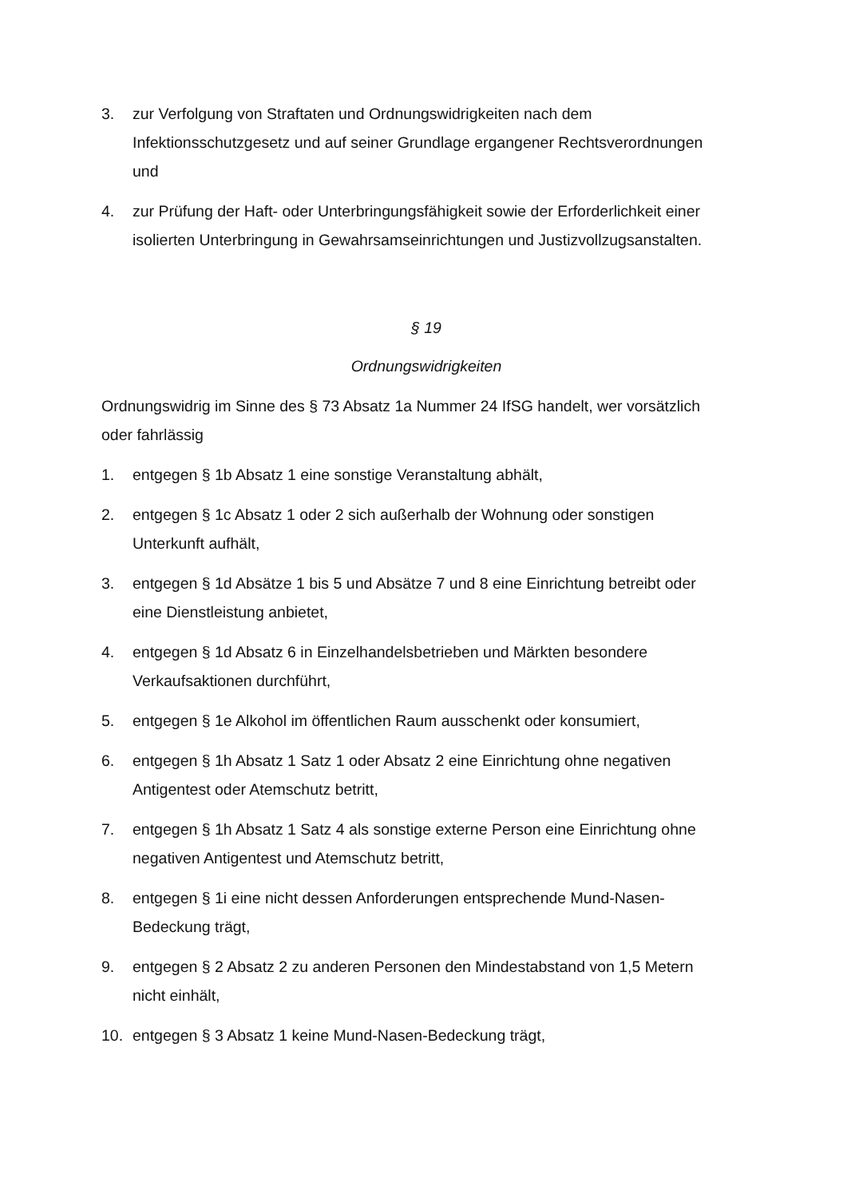3. zur Verfolgung von Straftaten und Ordnungswidrigkeiten nach dem Infektionsschutzgesetz und auf seiner Grundlage ergangener Rechtsverordnungen und
4. zur Prüfung der Haft- oder Unterbringungsfähigkeit sowie der Erforderlichkeit einer isolierten Unterbringung in Gewahrsamseinrichtungen und Justizvollzugsanstalten.
§ 19
Ordnungswidrigkeiten
Ordnungswidrig im Sinne des § 73 Absatz 1a Nummer 24 IfSG handelt, wer vorsätzlich oder fahrlässig
1. entgegen § 1b Absatz 1 eine sonstige Veranstaltung abhält,
2. entgegen § 1c Absatz 1 oder 2 sich außerhalb der Wohnung oder sonstigen Unterkunft aufhält,
3. entgegen § 1d Absätze 1 bis 5 und Absätze 7 und 8 eine Einrichtung betreibt oder eine Dienstleistung anbietet,
4. entgegen § 1d Absatz 6 in Einzelhandelsbetrieben und Märkten besondere Verkaufsaktionen durchführt,
5. entgegen § 1e Alkohol im öffentlichen Raum ausschenkt oder konsumiert,
6. entgegen § 1h Absatz 1 Satz 1 oder Absatz 2 eine Einrichtung ohne negativen Antigentest oder Atemschutz betritt,
7. entgegen § 1h Absatz 1 Satz 4 als sonstige externe Person eine Einrichtung ohne negativen Antigentest und Atemschutz betritt,
8. entgegen § 1i eine nicht dessen Anforderungen entsprechende Mund-Nasen-Bedeckung trägt,
9. entgegen § 2 Absatz 2 zu anderen Personen den Mindestabstand von 1,5 Metern nicht einhält,
10. entgegen § 3 Absatz 1 keine Mund-Nasen-Bedeckung trägt,